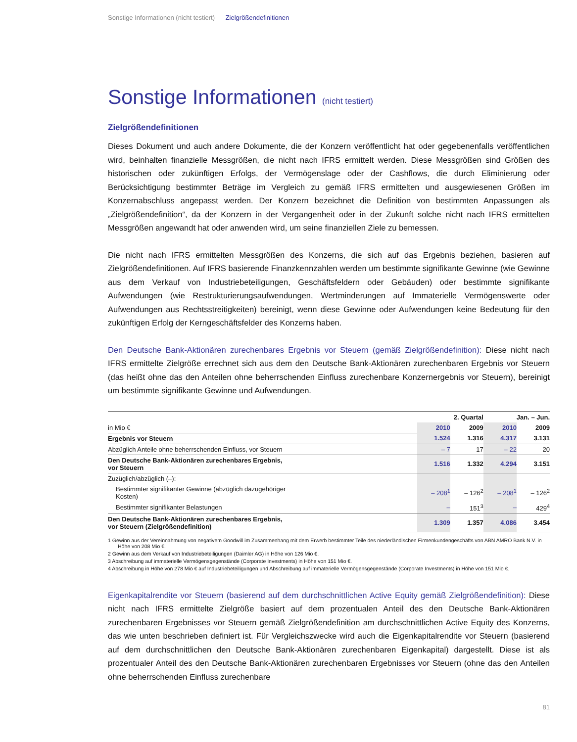Sonstige Informationen (nicht testiert) Zielgrößendefinitionen
Sonstige Informationen (nicht testiert)
Zielgrößendefinitionen
Dieses Dokument und auch andere Dokumente, die der Konzern veröffentlicht hat oder gegebenenfalls veröffentlichen wird, beinhalten finanzielle Messgrößen, die nicht nach IFRS ermittelt werden. Diese Messgrößen sind Größen des historischen oder zukünftigen Erfolgs, der Vermögenslage oder der Cashflows, die durch Eliminierung oder Berücksichtigung bestimmter Beträge im Vergleich zu gemäß IFRS ermittelten und ausgewiesenen Größen im Konzernabschluss angepasst werden. Der Konzern bezeichnet die Definition von bestimmten Anpassungen als „Zielgrößendefinition“, da der Konzern in der Vergangenheit oder in der Zukunft solche nicht nach IFRS ermittelten Messgrößen angewandt hat oder anwenden wird, um seine finanziellen Ziele zu bemessen.
Die nicht nach IFRS ermittelten Messgrößen des Konzerns, die sich auf das Ergebnis beziehen, basieren auf Zielgrößendefinitionen. Auf IFRS basierende Finanzkennzahlen werden um bestimmte signifikante Gewinne (wie Gewinne aus dem Verkauf von Industriebeteiligungen, Geschäftsfeldern oder Gebäuden) oder bestimmte signifikante Aufwendungen (wie Restrukturierungsaufwendungen, Wertminderungen auf Immaterielle Vermögenswerte oder Aufwendungen aus Rechtsstreitigkeiten) bereinigt, wenn diese Gewinne oder Aufwendungen keine Bedeutung für den zukünftigen Erfolg der Kerngeschäftsfelder des Konzerns haben.
Den Deutsche Bank-Aktionären zurechenbares Ergebnis vor Steuern (gemäß Zielgrößendefinition): Diese nicht nach IFRS ermittelte Zielgröße errechnet sich aus dem den Deutsche Bank-Aktionären zurechenbaren Ergebnis vor Steuern (das heißt ohne das den Anteilen ohne beherrschenden Einfluss zurechenbare Konzernergebnis vor Steuern), bereinigt um bestimmte signifikante Gewinne und Aufwendungen.
| | 2. Quartal | | Jan. – Jun. | |
| --- | --- | --- | --- | --- |
| in Mio € | 2010 | 2009 | 2010 | 2009 |
| Ergebnis vor Steuern | 1.524 | 1.316 | 4.317 | 3.131 |
| Abzüglich Anteile ohne beherrschenden Einfluss, vor Steuern | – 7 | 17 | – 22 | 20 |
| Den Deutsche Bank-Aktionären zurechenbares Ergebnis, vor Steuern | 1.516 | 1.332 | 4.294 | 3.151 |
| Zuzüglich/abzüglich (–): | | | | |
| Bestimmter signifikanter Gewinne (abzüglich dazugehöriger Kosten) | – 208<sup>1</sup> | – 126<sup>2</sup> | – 208<sup>1</sup> | – 126<sup>2</sup> |
| Bestimmter signifikanter Belastungen | – | 151<sup>3</sup> | – | 429<sup>4</sup> |
| Den Deutsche Bank-Aktionären zurechenbares Ergebnis, vor Steuern (Zielgrößendefinition) | 1.309 | 1.357 | 4.086 | 3.454 |
1 Gewinn aus der Vereinnahmung von negativem Goodwill im Zusammenhang mit dem Erwerb bestimmter Teile des niederländischen Firmenkundengeschäfts von ABN AMRO Bank N.V. in Höhe von 208 Mio €.
2 Gewinn aus dem Verkauf von Industriebeteiligungen (Daimler AG) in Höhe von 126 Mio €.
3 Abschreibung auf immaterielle Vermögensgegenstände (Corporate Investments) in Höhe von 151 Mio €.
4 Abschreibung in Höhe von 278 Mio € auf Industriebeteiligungen und Abschreibung auf immaterielle Vermögensgegenstände (Corporate Investments) in Höhe von 151 Mio €.
Eigenkapitalrendite vor Steuern (basierend auf dem durchschnittlichen Active Equity gemäß Zielgrößendefinition): Diese nicht nach IFRS ermittelte Zielgröße basiert auf dem prozentualen Anteil des den Deutsche Bank-Aktionären zurechenbaren Ergebnisses vor Steuern gemäß Zielgrößendefinition am durchschnittlichen Active Equity des Konzerns, das wie unten beschrieben definiert ist. Für Vergleichszwecke wird auch die Eigenkapitalrendite vor Steuern (basierend auf dem durchschnittlichen den Deutsche Bank-Aktionären zurechenbaren Eigenkapital) dargestellt. Diese ist als prozentualer Anteil des den Deutsche Bank-Aktionären zurechenbaren Ergebnisses vor Steuern (ohne das den Anteilen ohne beherrschenden Einfluss zurechenbare
81